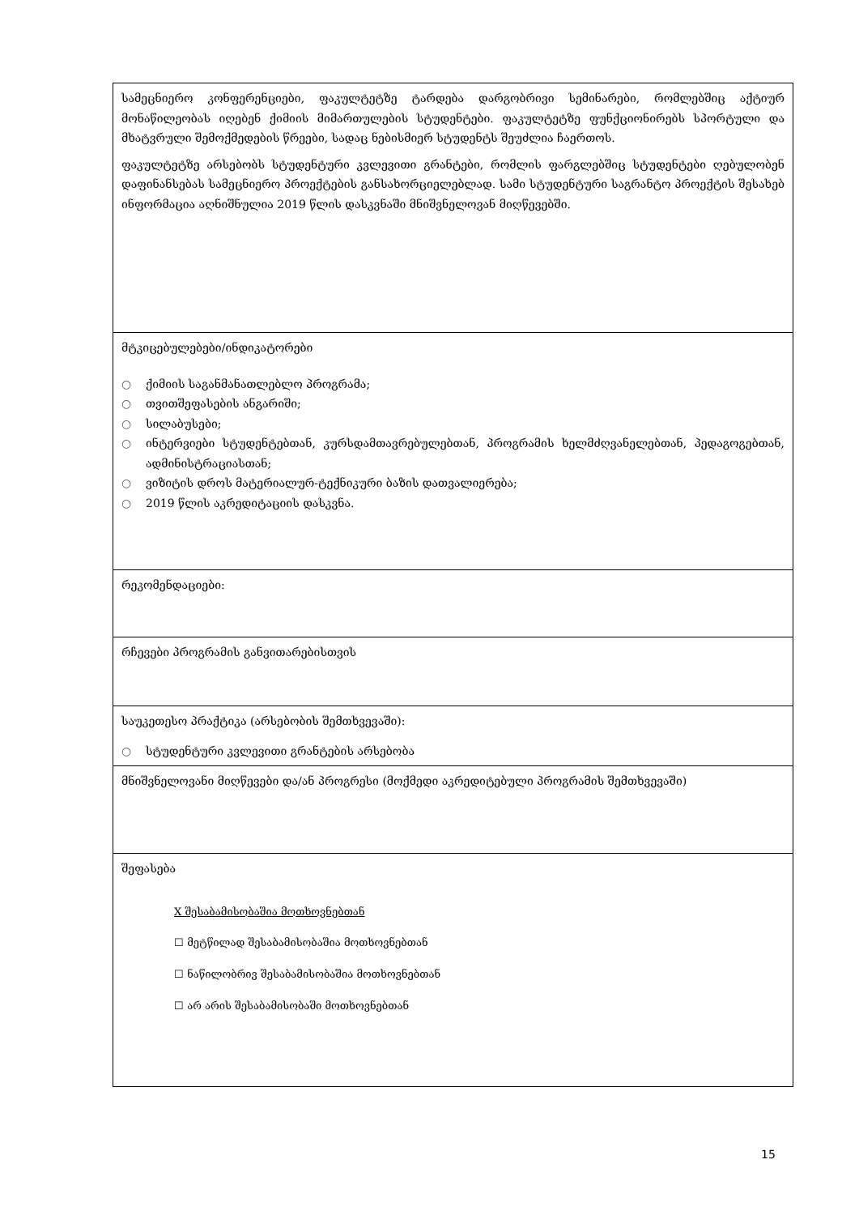| სამეცნიერო კონფერენციები, ფაკულტეტზე ტარდება დარგობრივი სემინარები, რომლებშიც აქტიურ მონაწილეობას იღებენ ქიმიის მიმართულების სტუდენტები. ფაკულტეტზე ფუნქციონირებს სპორტული და მხატვრული შემოქმედების წრეები, სადაც ნებისმიერ სტუდენტს შეუძლია ჩაერთოს. ფაკულტეტზე არსებობს სტუდენტური კვლევითი გრანტები, რომლის ფარგლებშიც სტუდენტები ღებულობენ დაფინანსებას სამეცნიერო პროექტების განსახორციელებლად. სამი სტუდენტური საგრანტო პროექტის შესახებ ინფორმაცია აღნიშნულია 2019 წლის დასკვნაში მნიშვნელოვან მიღწევებში. |
| მტკიცებულებები/ინდიკატორები ○ ქიმიის საგანმანათლებლო პროგრამა; ○ თვითშეფასების ანგარიში; ○ სილაბუსები; ○ ინტერვიები სტუდენტებთან, კურსდამთავრებულებთან, პროგრამის ხელმძღვანელებთან, პედაგოგებთან, ადმინისტრაციასთან; ○ ვიზიტის დროს მატერიალურ-ტექნიკური ბაზის დათვალიერება; ○ 2019 წლის აკრედიტაციის დასკვნა. |
| რეკომენდაციები: |
| რჩევები პროგრამის განვითარებისთვის |
| საუკეთესო პრაქტიკა (არსებობის შემთხვევაში): ○ სტუდენტური კვლევითი გრანტების არსებობა |
| მნიშვნელოვანი მიღწევები და/ან პროგრესი (მოქმედი აკრედიტებული პროგრამის შემთხვევაში) |
| შეფასება X შესაბამისობაშია მოთხოვნებთან ☐ მეტწილად შესაბამისობაშია მოთხოვნებთან ☐ ნაწილობრივ შესაბამისობაშია მოთხოვნებთან ☐ არ არის შესაბამისობაში მოთხოვნებთან |
15